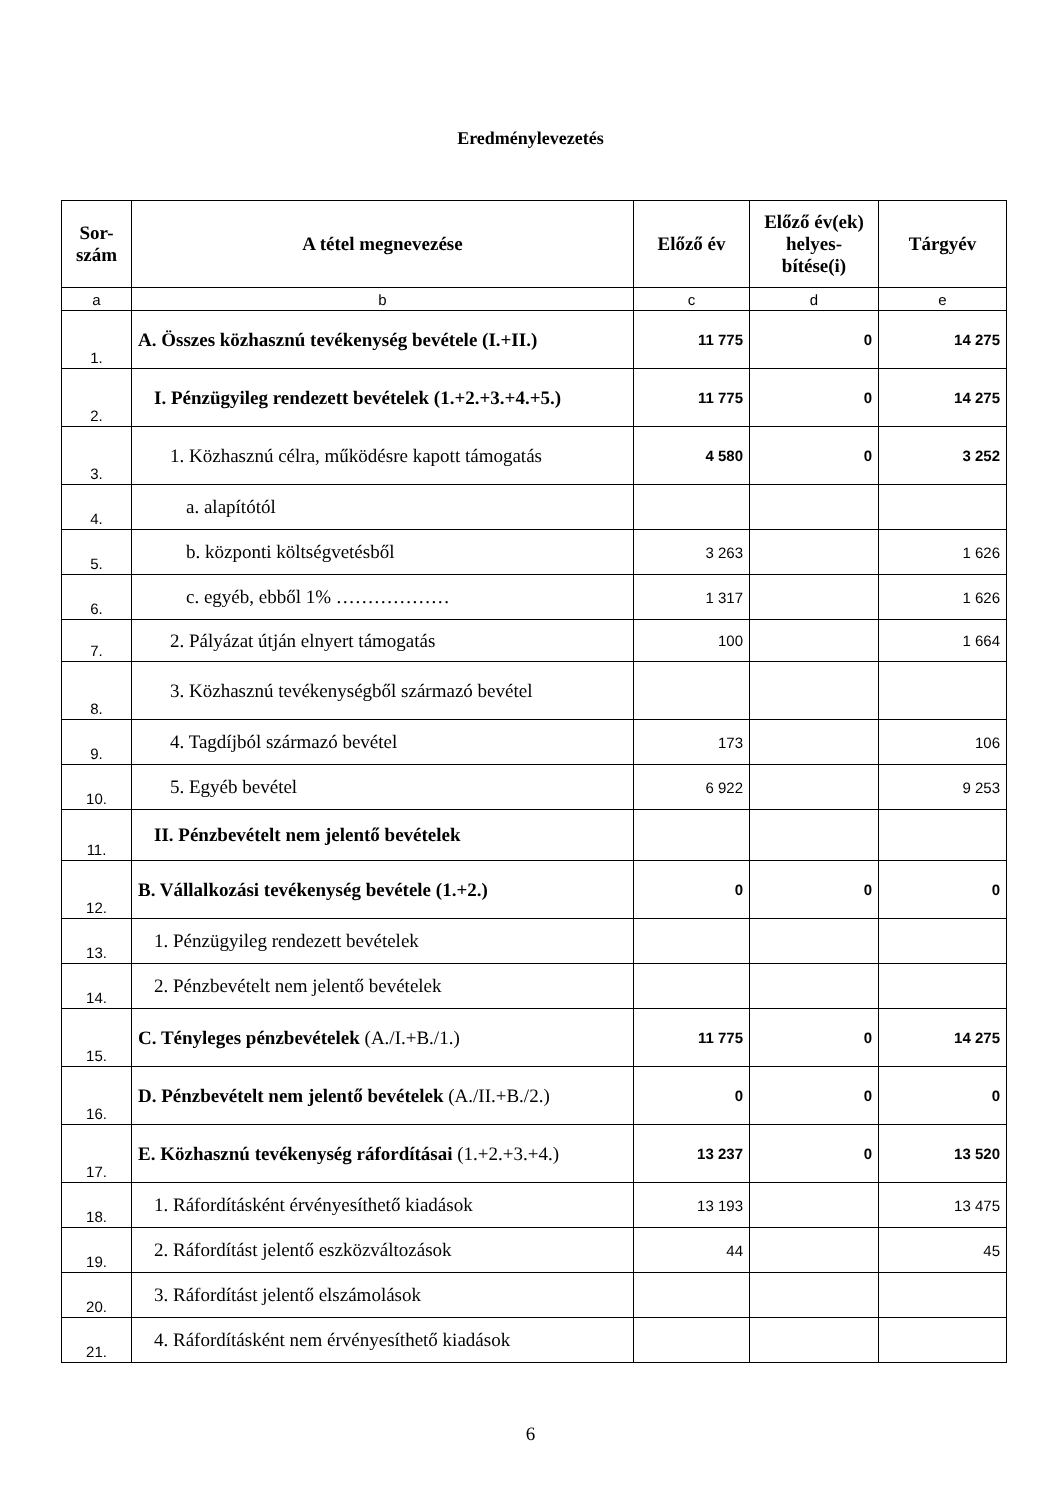Eredménylevezetés
| Sor- szám | A tétel megnevezése | Előző év | Előző év(ek) helyes- bítése(i) | Tárgyév |
| --- | --- | --- | --- | --- |
| a | b | c | d | e |
| 1. | A. Összes közhasznú tevékenység bevétele (I.+II.) | 11 775 | 0 | 14 275 |
| 2. | I. Pénzügyileg rendezett bevételek (1.+2.+3.+4.+5.) | 11 775 | 0 | 14 275 |
| 3. | 1. Közhasznú célra, működésre kapott támogatás | 4 580 | 0 | 3 252 |
| 4. | a. alapítótól | | | |
| 5. | b. központi költségvetésből | 3 263 | | 1 626 |
| 6. | c. egyéb, ebből 1% ……………… | 1 317 | | 1 626 |
| 7. | 2. Pályázat útján elnyert támogatás | 100 | | 1 664 |
| 8. | 3. Közhasznú tevékenységből származó bevétel | | | |
| 9. | 4. Tagdíjból származó bevétel | 173 | | 106 |
| 10. | 5. Egyéb bevétel | 6 922 | | 9 253 |
| 11. | II. Pénzbevételt nem jelentő bevételek | | | |
| 12. | B. Vállalkozási tevékenység bevétele (1.+2.) | 0 | 0 | 0 |
| 13. | 1. Pénzügyileg rendezett bevételek | | | |
| 14. | 2. Pénzbevételt nem jelentő bevételek | | | |
| 15. | C. Tényleges pénzbevételek (A./I.+B./1.) | 11 775 | 0 | 14 275 |
| 16. | D. Pénzbevételt nem jelentő bevételek (A./II.+B./2.) | 0 | 0 | 0 |
| 17. | E. Közhasznú tevékenység ráfordításai (1.+2.+3.+4.) | 13 237 | 0 | 13 520 |
| 18. | 1. Ráfordításként érvényesíthető kiadások | 13 193 | | 13 475 |
| 19. | 2. Ráfordítást jelentő eszközváltozások | 44 | | 45 |
| 20. | 3. Ráfordítást jelentő elszámolások | | | |
| 21. | 4. Ráfordításként nem érvényesíthető kiadások | | | |
6